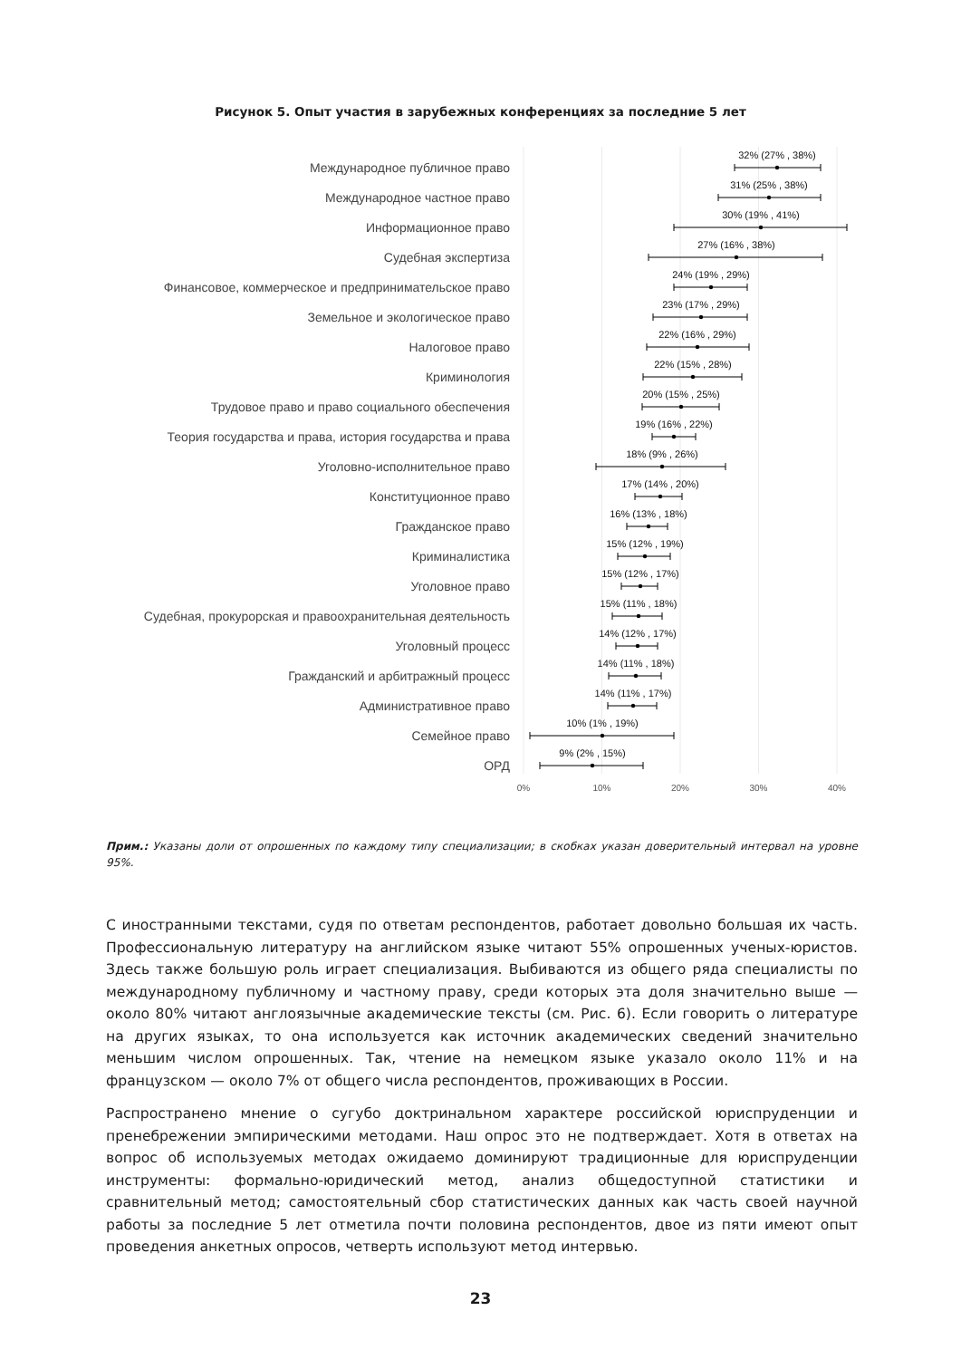Рисунок 5. Опыт участия в зарубежных конференциях за последние 5 лет
Международное публичное право
Международное частное право
Информационное право
Судебная экспертиза
Финансовое, коммерческое и предпринимательское право
Земельное и экологическое право
Налоговое право
Криминология
Трудовое право и право социального обеспечения
Теория государства и права, история государства и права
Уголовно-исполнительное право
Конституционное право
Гражданское право
Криминалистика
Уголовное право
Судебная, прокурорская и правоохранительная деятельность
Уголовный процесс
Гражданский и арбитражный процесс
Административное право
Семейное право
ОРД
32% (27% , 38%)
31% (25% , 38%)
30% (19% , 41%)
27% (16% , 38%)
24% (19% , 29%)
23% (17% , 29%)
22% (16% , 29%)
22% (15% , 28%)
20% (15% , 25%)
19% (16% , 22%)
18% (9% , 26%)
17% (14% , 20%)
16% (13% , 18%)
15% (12% , 19%)
15% (12% , 17%)
15% (11% , 18%)
14% (12% , 17%)
14% (11% , 18%)
14% (11% , 17%)
10% (1% , 19%)
9% (2% , 15%)
0%
10%
20%
30%
40%
Прим.: Указаны доли от опрошенных по каждому типу специализации; в скобках указан доверительный интервал на уровне 95%.
С иностранными текстами, судя по ответам респондентов, работает довольно большая их часть. Профессиональную литературу на английском языке читают 55% опрошенных ученых-юристов. Здесь также большую роль играет специализация. Выбиваются из общего ряда специалисты по международному публичному и частному праву, среди которых эта доля значительно выше — около 80% читают англоязычные академические тексты (см. Рис. 6). Если говорить о литературе на других языках, то она используется как источник академических сведений значительно меньшим числом опрошенных. Так, чтение на немецком языке указало около 11% и на французском — около 7% от общего числа респондентов, проживающих в России.
Распространено мнение о сугубо доктринальном характере российской юриспруденции и пренебрежении эмпирическими методами. Наш опрос это не подтверждает. Хотя в ответах на вопрос об используемых методах ожидаемо доминируют традиционные для юриспруденции инструменты: формально-юридический метод, анализ общедоступной статистики и сравнительный метод; самостоятельный сбор статистических данных как часть своей научной работы за последние 5 лет отметила почти половина респондентов, двое из пяти имеют опыт проведения анкетных опросов, четверть используют метод интервью.
23